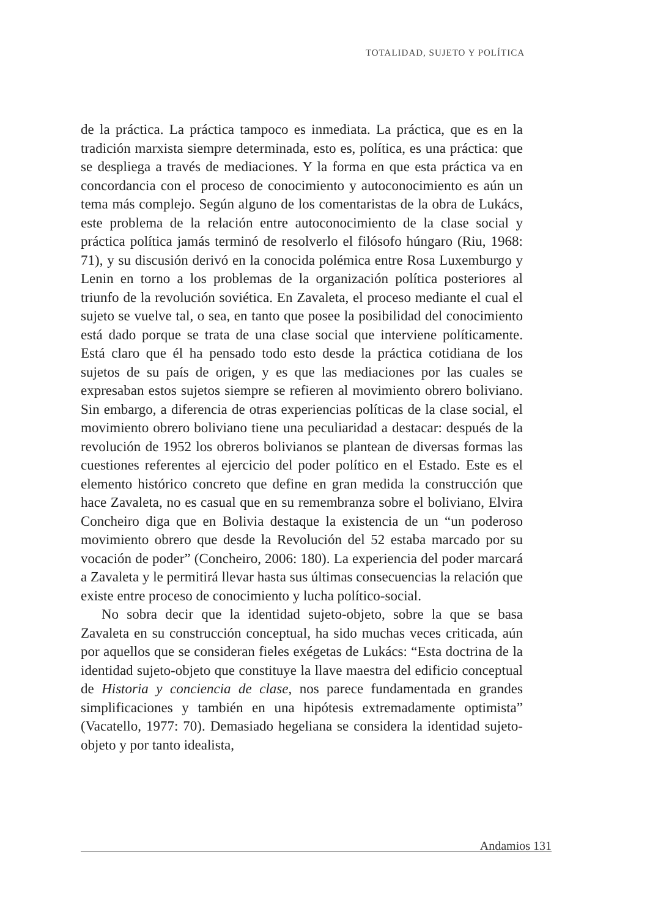TOTALIDAD, SUJETO Y POLÍTICA
de la práctica. La práctica tampoco es inmediata. La práctica, que es en la tradición marxista siempre determinada, esto es, política, es una práctica: que se despliega a través de mediaciones. Y la forma en que esta práctica va en concordancia con el proceso de conocimiento y autoconocimiento es aún un tema más complejo. Según alguno de los comentaristas de la obra de Lukács, este problema de la relación entre autoconocimiento de la clase social y práctica política jamás terminó de resolverlo el filósofo húngaro (Riu, 1968: 71), y su discusión derivó en la conocida polémica entre Rosa Luxemburgo y Lenin en torno a los problemas de la organización política posteriores al triunfo de la revolución soviética. En Zavaleta, el proceso mediante el cual el sujeto se vuelve tal, o sea, en tanto que posee la posibilidad del conocimiento está dado porque se trata de una clase social que interviene políticamente. Está claro que él ha pensado todo esto desde la práctica cotidiana de los sujetos de su país de origen, y es que las mediaciones por las cuales se expresaban estos sujetos siempre se refieren al movimiento obrero boliviano. Sin embargo, a diferencia de otras experiencias políticas de la clase social, el movimiento obrero boliviano tiene una peculiaridad a destacar: después de la revolución de 1952 los obreros bolivianos se plantean de diversas formas las cuestiones referentes al ejercicio del poder político en el Estado. Este es el elemento histórico concreto que define en gran medida la construcción que hace Zavaleta, no es casual que en su remembranza sobre el boliviano, Elvira Concheiro diga que en Bolivia destaque la existencia de un “un poderoso movimiento obrero que desde la Revolución del 52 estaba marcado por su vocación de poder” (Concheiro, 2006: 180). La experiencia del poder marcará a Zavaleta y le permitirá llevar hasta sus últimas consecuencias la relación que existe entre proceso de conocimiento y lucha político-social.
No sobra decir que la identidad sujeto-objeto, sobre la que se basa Zavaleta en su construcción conceptual, ha sido muchas veces criticada, aún por aquellos que se consideran fieles exégetas de Lukács: “Esta doctrina de la identidad sujeto-objeto que constituye la llave maestra del edificio conceptual de Historia y conciencia de clase, nos parece fundamentada en grandes simplificaciones y también en una hipótesis extremadamente optimista” (Vacatello, 1977: 70). Demasiado hegeliana se considera la identidad sujeto-objeto y por tanto idealista,
Andamios 131